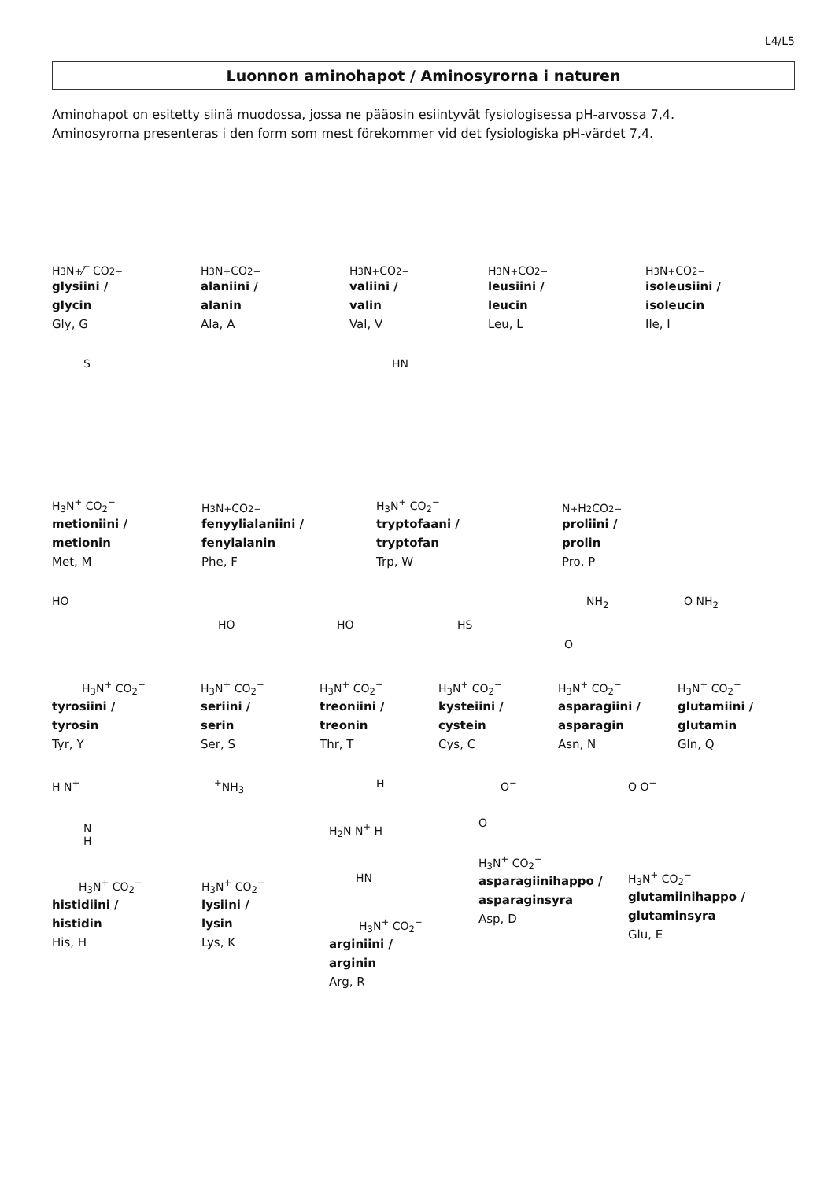L4/L5
Luonnon aminohapot / Aminosyrorna i naturen
Aminohapot on esitetty siinä muodossa, jossa ne pääosin esiintyvät fysiologisessa pH-arvossa 7,4.
Aminosyrorna presenteras i den form som mest förekommer vid det fysiologiska pH-värdet 7,4.
H<sub>3</sub>N<sup>+</sup> ⁄‾ CO<sub>2</sub><sup>−</sup>
glysiini /
glycin
Gly, G
H<sub>3</sub>N<sup>+</sup> CO<sub>2</sub><sup>−</sup>
alaniini /
alanin
Ala, A
H<sub>3</sub>N<sup>+</sup> CO<sub>2</sub><sup>−</sup>
valiini /
valin
Val, V
H<sub>3</sub>N<sup>+</sup> CO<sub>2</sub><sup>−</sup>
leusiini /
leucin
Leu, L
H<sub>3</sub>N<sup>+</sup> CO<sub>2</sub><sup>−</sup>
isoleusiini /
isoleucin
Ile, I
S
H<sub>3</sub>N<sup>+</sup> CO<sub>2</sub><sup>−</sup>
metioniini /
metionin
Met, M
H<sub>3</sub>N<sup>+</sup> CO<sub>2</sub><sup>−</sup>
fenyylialaniini /
fenylalanin
Phe, F
HN
H<sub>3</sub>N<sup>+</sup> CO<sub>2</sub><sup>−</sup>
tryptofaani /
tryptofan
Trp, W
N<sup>+</sup>H<sub>2</sub> CO<sub>2</sub><sup>−</sup>
proliini /
prolin
Pro, P
HO
H<sub>3</sub>N<sup>+</sup> CO<sub>2</sub><sup>−</sup>
tyrosiini /
tyrosin
Tyr, Y
HO
H<sub>3</sub>N<sup>+</sup> CO<sub>2</sub><sup>−</sup>
seriini /
serin
Ser, S
HO
H<sub>3</sub>N<sup>+</sup> CO<sub>2</sub><sup>−</sup>
treoniini /
treonin
Thr, T
HS
H<sub>3</sub>N<sup>+</sup> CO<sub>2</sub><sup>−</sup>
kysteiini /
cystein
Cys, C
NH<sub>2</sub>
O
H<sub>3</sub>N<sup>+</sup> CO<sub>2</sub><sup>−</sup>
asparagiini /
asparagin
Asn, N
O NH<sub>2</sub>
H<sub>3</sub>N<sup>+</sup> CO<sub>2</sub><sup>−</sup>
glutamiini /
glutamin
Gln, Q
H N<sup>+</sup>
N
H
H<sub>3</sub>N<sup>+</sup> CO<sub>2</sub><sup>−</sup>
histidiini /
histidin
His, H
<sup>+</sup>NH<sub>3</sub>
H<sub>3</sub>N<sup>+</sup> CO<sub>2</sub><sup>−</sup>
lysiini /
lysin
Lys, K
H
H<sub>2</sub>N N<sup>+</sup> H
HN
H<sub>3</sub>N<sup>+</sup> CO<sub>2</sub><sup>−</sup>
arginiini /
arginin
Arg, R
O<sup>−</sup>
O
H<sub>3</sub>N<sup>+</sup> CO<sub>2</sub><sup>−</sup>
asparagiinihappo /
asparaginsyra
Asp, D
O O<sup>−</sup>
H<sub>3</sub>N<sup>+</sup> CO<sub>2</sub><sup>−</sup>
glutamiinihappo /
glutaminsyra
Glu, E